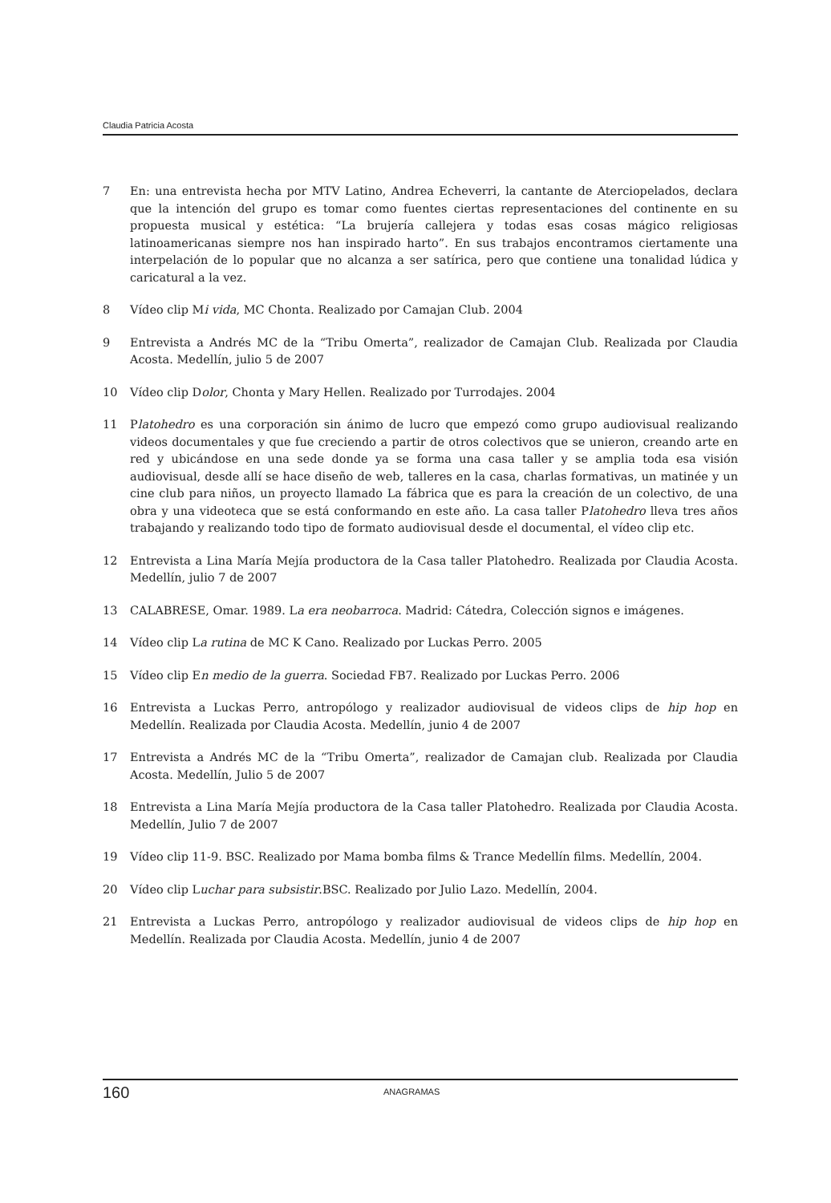Claudia Patricia Acosta
7 En: una entrevista hecha por MTV Latino, Andrea Echeverri, la cantante de Aterciopelados, declara que la intención del grupo es tomar como fuentes ciertas representaciones del continente en su propuesta musical y estética: “La brujería callejera y todas esas cosas mágico religiosas latinoamericanas siempre nos han inspirado harto”. En sus trabajos encontramos ciertamente una interpelación de lo popular que no alcanza a ser satírica, pero que contiene una tonalidad lúdica y caricatural a la vez.
8 Vídeo clip Mi vida, MC Chonta. Realizado por Camajan Club. 2004
9 Entrevista a Andrés MC de la “Tribu Omerta”, realizador de Camajan Club. Realizada por Claudia Acosta. Medellín, julio 5 de 2007
10 Vídeo clip Dolor, Chonta y Mary Hellen. Realizado por Turrodajes. 2004
11 Platohedro es una corporación sin ánimo de lucro que empezó como grupo audiovisual realizando videos documentales y que fue creciendo a partir de otros colectivos que se unieron, creando arte en red y ubicándose en una sede donde ya se forma una casa taller y se amplia toda esa visión audiovisual, desde allí se hace diseño de web, talleres en la casa, charlas formativas, un matinée y un cine club para niños, un proyecto llamado La fábrica que es para la creación de un colectivo, de una obra y una videoteca que se está conformando en este año. La casa taller Platohedro lleva tres años trabajando y realizando todo tipo de formato audiovisual desde el documental, el vídeo clip etc.
12 Entrevista a Lina María Mejía productora de la Casa taller Platohedro. Realizada por Claudia Acosta. Medellín, julio 7 de 2007
13 CALABRESE, Omar. 1989. La era neobarroca. Madrid: Cátedra, Colección signos e imágenes.
14 Vídeo clip La rutina de MC K Cano. Realizado por Luckas Perro. 2005
15 Vídeo clip En medio de la guerra. Sociedad FB7. Realizado por Luckas Perro. 2006
16 Entrevista a Luckas Perro, antropólogo y realizador audiovisual de videos clips de hip hop en Medellín. Realizada por Claudia Acosta. Medellín, junio 4 de 2007
17 Entrevista a Andrés MC de la “Tribu Omerta”, realizador de Camajan club. Realizada por Claudia Acosta. Medellín, Julio 5 de 2007
18 Entrevista a Lina María Mejía productora de la Casa taller Platohedro. Realizada por Claudia Acosta. Medellín, Julio 7 de 2007
19 Vídeo clip 11-9. BSC. Realizado por Mama bomba films & Trance Medellín films. Medellín, 2004.
20 Vídeo clip Luchar para subsistir.BSC. Realizado por Julio Lazo. Medellín, 2004.
21 Entrevista a Luckas Perro, antropólogo y realizador audiovisual de videos clips de hip hop en Medellín. Realizada por Claudia Acosta. Medellín, junio 4 de 2007
160 ANAGRAMAS